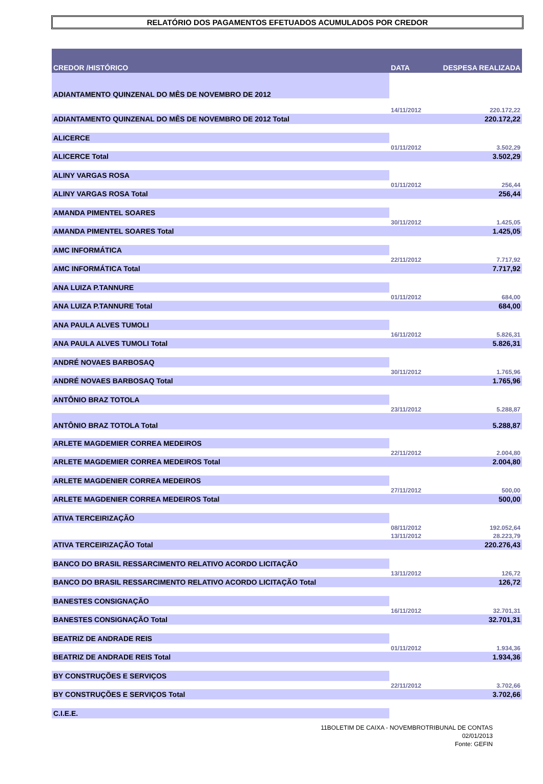RELATÓRIO DOS PAGAMENTOS EFETUADOS ACUMULADOS POR CREDOR
| CREDOR /HISTÓRICO | DATA | DESPESA REALIZADA |
| --- | --- | --- |
| ADIANTAMENTO QUINZENAL DO MÊS DE NOVEMBRO DE 2012 | | |
| | 14/11/2012 | 220.172,22 |
| ADIANTAMENTO QUINZENAL DO MÊS DE NOVEMBRO DE 2012 Total | | 220.172,22 |
| ALICERCE | | |
| | 01/11/2012 | 3.502,29 |
| ALICERCE Total | | 3.502,29 |
| ALINY VARGAS ROSA | | |
| | 01/11/2012 | 256,44 |
| ALINY VARGAS ROSA Total | | 256,44 |
| AMANDA PIMENTEL SOARES | | |
| | 30/11/2012 | 1.425,05 |
| AMANDA PIMENTEL SOARES Total | | 1.425,05 |
| AMC INFORMÁTICA | | |
| | 22/11/2012 | 7.717,92 |
| AMC INFORMÁTICA Total | | 7.717,92 |
| ANA LUIZA P.TANNURE | | |
| | 01/11/2012 | 684,00 |
| ANA LUIZA P.TANNURE Total | | 684,00 |
| ANA PAULA ALVES TUMOLI | | |
| | 16/11/2012 | 5.826,31 |
| ANA PAULA ALVES TUMOLI Total | | 5.826,31 |
| ANDRÉ NOVAES BARBOSAQ | | |
| | 30/11/2012 | 1.765,96 |
| ANDRÉ NOVAES BARBOSAQ Total | | 1.765,96 |
| ANTÔNIO BRAZ TOTOLA | | |
| | 23/11/2012 | 5.288,87 |
| ANTÔNIO BRAZ TOTOLA Total | | 5.288,87 |
| ARLETE MAGDEMIER CORREA MEDEIROS | | |
| | 22/11/2012 | 2.004,80 |
| ARLETE MAGDEMIER CORREA MEDEIROS Total | | 2.004,80 |
| ARLETE MAGDENIER CORREA MEDEIROS | | |
| | 27/11/2012 | 500,00 |
| ARLETE MAGDENIER CORREA MEDEIROS Total | | 500,00 |
| ATIVA TERCEIRIZAÇÃO | | |
| | 08/11/2012 | 192.052,64 |
| | 13/11/2012 | 28.223,79 |
| ATIVA TERCEIRIZAÇÃO Total | | 220.276,43 |
| BANCO DO BRASIL RESSARCIMENTO RELATIVO ACORDO LICITAÇÃO | | |
| | 13/11/2012 | 126,72 |
| BANCO DO BRASIL RESSARCIMENTO RELATIVO ACORDO LICITAÇÃO Total | | 126,72 |
| BANESTES CONSIGNAÇÃO | | |
| | 16/11/2012 | 32.701,31 |
| BANESTES CONSIGNAÇÃO Total | | 32.701,31 |
| BEATRIZ DE ANDRADE REIS | | |
| | 01/11/2012 | 1.934,36 |
| BEATRIZ DE ANDRADE REIS Total | | 1.934,36 |
| BY CONSTRUÇÕES E SERVIÇOS | | |
| | 22/11/2012 | 3.702,66 |
| BY CONSTRUÇÕES E SERVIÇOS Total | | 3.702,66 |
| C.I.E.E. | | |
11BOLETIM DE CAIXA - NOVEMBROTRIBUNAL DE CONTAS
02/01/2013
Fonte: GEFIN